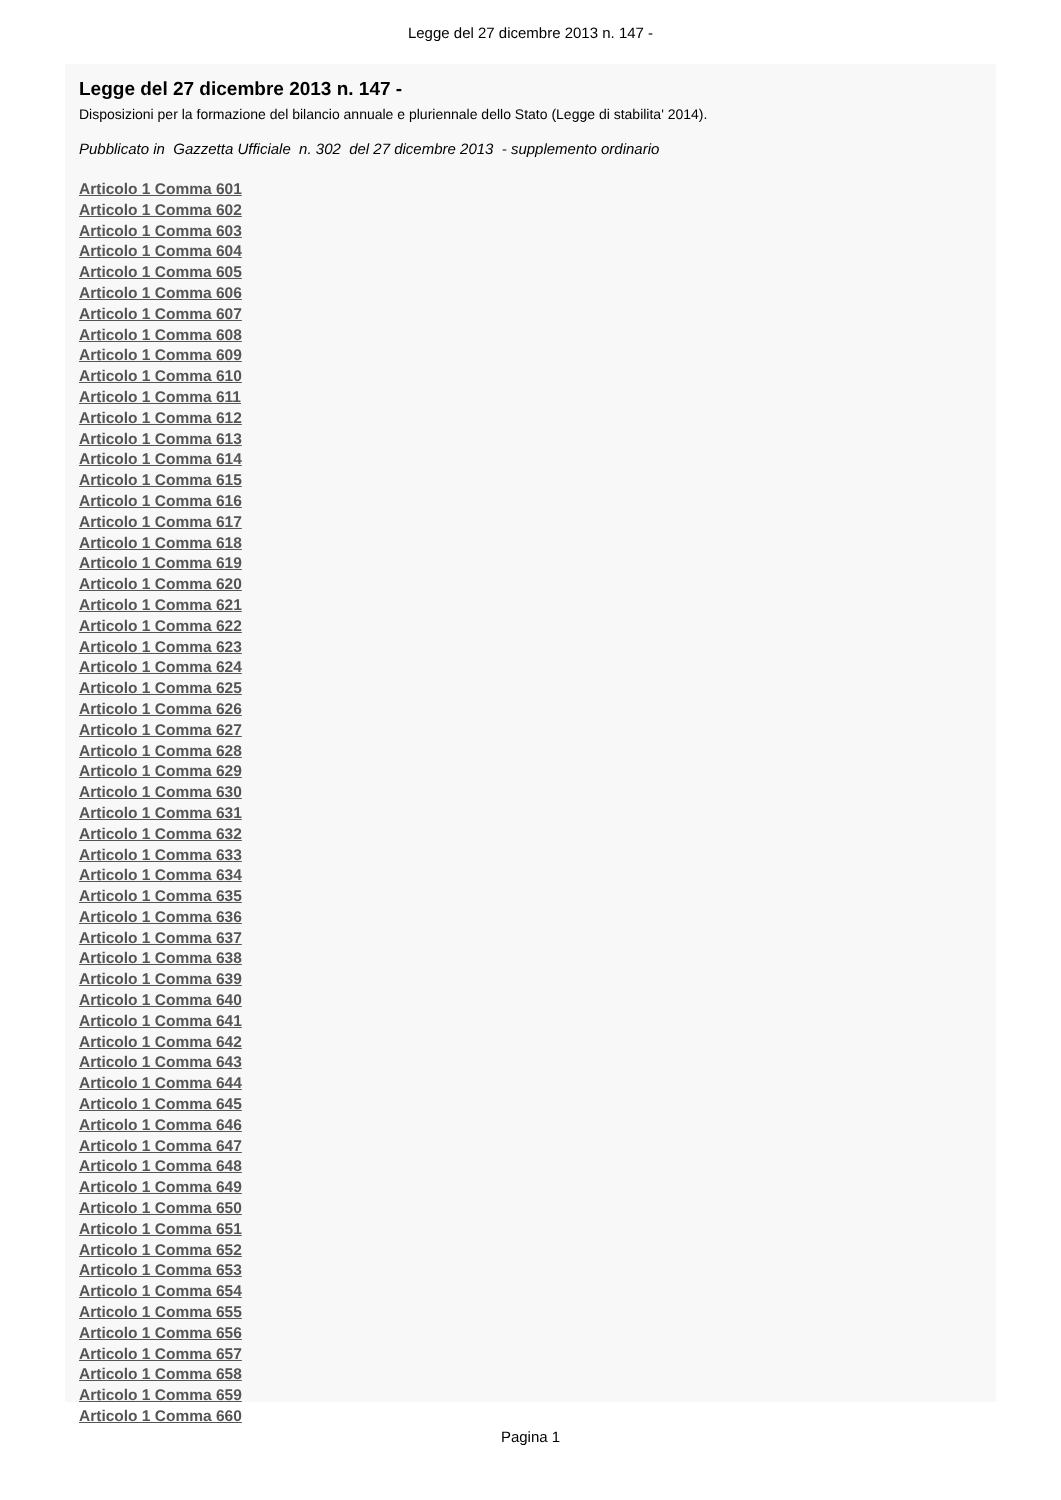Legge del 27 dicembre 2013 n. 147 -
Legge del 27 dicembre 2013 n. 147 -
Disposizioni per la formazione del bilancio annuale e pluriennale dello Stato (Legge di stabilita' 2014).
Pubblicato in Gazzetta Ufficiale n. 302 del 27 dicembre 2013 - supplemento ordinario
Articolo 1 Comma 601
Articolo 1 Comma 602
Articolo 1 Comma 603
Articolo 1 Comma 604
Articolo 1 Comma 605
Articolo 1 Comma 606
Articolo 1 Comma 607
Articolo 1 Comma 608
Articolo 1 Comma 609
Articolo 1 Comma 610
Articolo 1 Comma 611
Articolo 1 Comma 612
Articolo 1 Comma 613
Articolo 1 Comma 614
Articolo 1 Comma 615
Articolo 1 Comma 616
Articolo 1 Comma 617
Articolo 1 Comma 618
Articolo 1 Comma 619
Articolo 1 Comma 620
Articolo 1 Comma 621
Articolo 1 Comma 622
Articolo 1 Comma 623
Articolo 1 Comma 624
Articolo 1 Comma 625
Articolo 1 Comma 626
Articolo 1 Comma 627
Articolo 1 Comma 628
Articolo 1 Comma 629
Articolo 1 Comma 630
Articolo 1 Comma 631
Articolo 1 Comma 632
Articolo 1 Comma 633
Articolo 1 Comma 634
Articolo 1 Comma 635
Articolo 1 Comma 636
Articolo 1 Comma 637
Articolo 1 Comma 638
Articolo 1 Comma 639
Articolo 1 Comma 640
Articolo 1 Comma 641
Articolo 1 Comma 642
Articolo 1 Comma 643
Articolo 1 Comma 644
Articolo 1 Comma 645
Articolo 1 Comma 646
Articolo 1 Comma 647
Articolo 1 Comma 648
Articolo 1 Comma 649
Articolo 1 Comma 650
Articolo 1 Comma 651
Articolo 1 Comma 652
Articolo 1 Comma 653
Articolo 1 Comma 654
Articolo 1 Comma 655
Articolo 1 Comma 656
Articolo 1 Comma 657
Articolo 1 Comma 658
Articolo 1 Comma 659
Articolo 1 Comma 660
Pagina 1